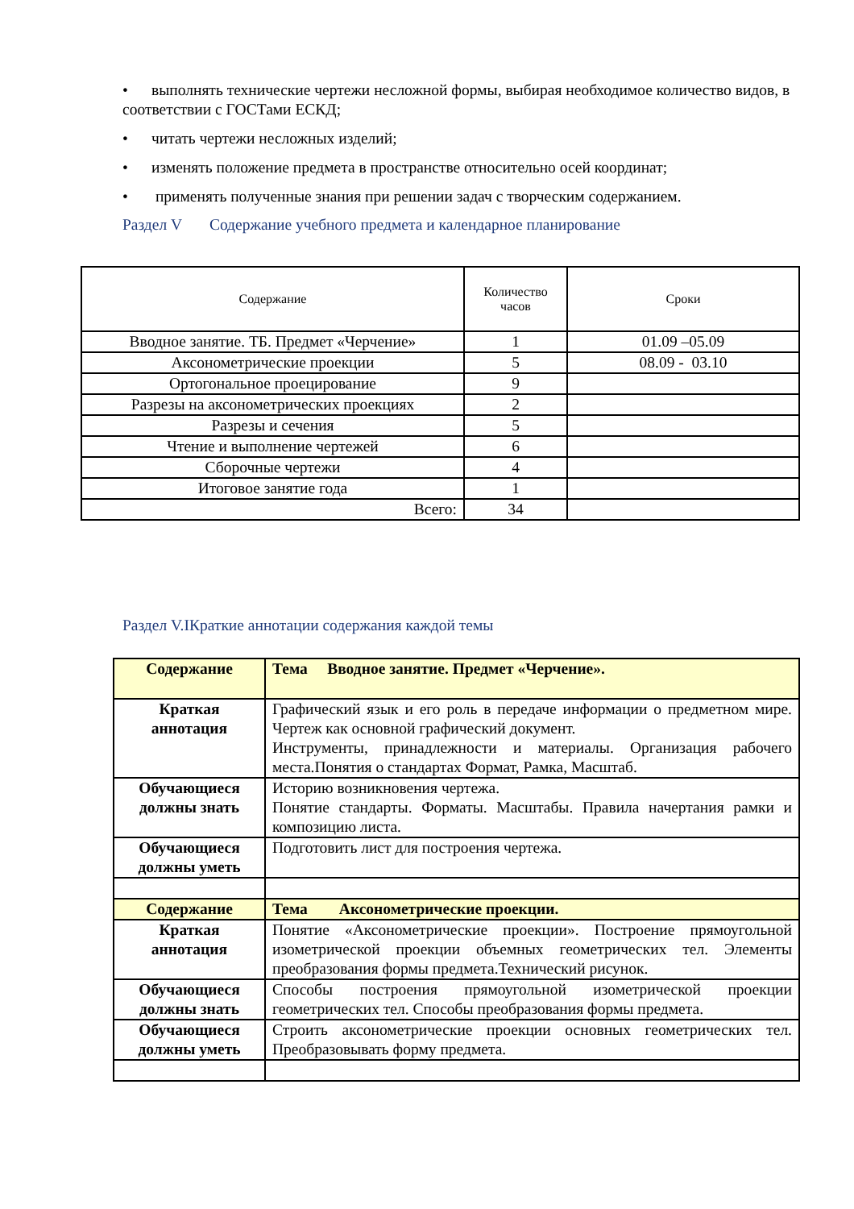• выполнять технические чертежи несложной формы, выбирая необходимое количество видов, в соответствии с ГОСТами ЕСКД;
• читать чертежи несложных изделий;
• изменять положение предмета в пространстве относительно осей координат;
• применять полученные знания при решении задач с творческим содержанием.
Раздел V Содержание учебного предмета и календарное планирование
| Содержание | Количество часов | Сроки |
| Вводное занятие. ТБ. Предмет «Черчение» | 1 | 01.09 –05.09 |
| Аксонометрические проекции | 5 | 08.09 - 03.10 |
| Ортогональное проецирование | 9 | |
| Разрезы на аксонометрических проекциях | 2 | |
| Разрезы и сечения | 5 | |
| Чтение и выполнение чертежей | 6 | |
| Сборочные чертежи | 4 | |
| Итоговое занятие года | 1 | |
| Всего: | 34 | |
Раздел V.IКраткие аннотации содержания каждой темы
| Содержание | Тема Вводное занятие. Предмет «Черчение». |
| Краткая аннотация | Графический язык и его роль в передаче информации о предметном мире. Чертеж как основной графический документ. Инструменты, принадлежности и материалы. Организация рабочего места.Понятия о стандартах Формат, Рамка, Масштаб. |
| Обучающиеся должны знать | Историю возникновения чертежа. Понятие стандарты. Форматы. Масштабы. Правила начертания рамки и композицию листа. |
| Обучающиеся должны уметь | Подготовить лист для построения чертежа. |
| Содержание | Тема Аксонометрические проекции. |
| Краткая аннотация | Понятие «Аксонометрические проекции». Построение прямоугольной изометрической проекции объемных геометрических тел. Элементы преобразования формы предмета.Технический рисунок. |
| Обучающиеся должны знать | Способы построения прямоугольной изометрической проекции геометрических тел. Способы преобразования формы предмета. |
| Обучающиеся должны уметь | Строить аксонометрические проекции основных геометрических тел. Преобразовывать форму предмета. |